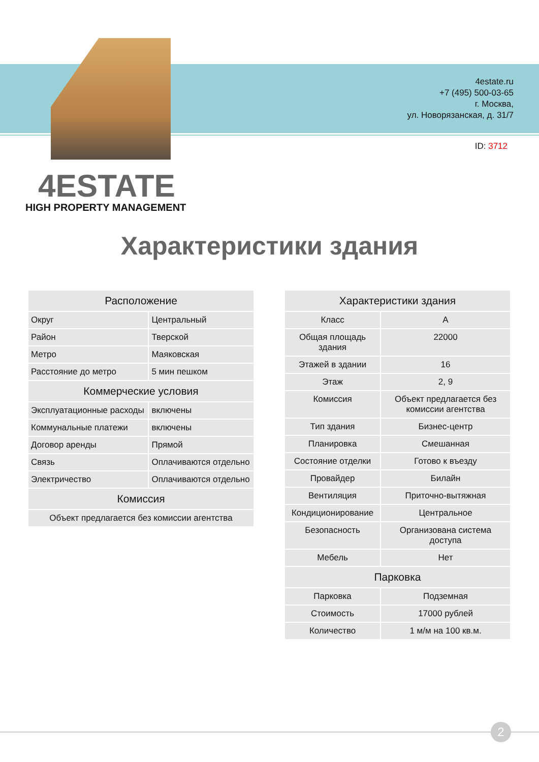4estate.ru
+7 (495) 500-03-65
г. Москва,
ул. Новорязанская, д. 31/7
ID: 3712
4ESTATE
HIGH PROPERTY MANAGEMENT
Характеристики здания
| Расположение | |
| --- | --- |
| Округ | Центральный |
| Район | Тверской |
| Метро | Маяковская |
| Расстояние до метро | 5 мин пешком |
| Коммерческие условия | |
| Эксплуатационные расходы | включены |
| Коммунальные платежи | включены |
| Договор аренды | Прямой |
| Связь | Оплачиваются отдельно |
| Электричество | Оплачиваются отдельно |
| Комиссия | |
| Объект предлагается без комиссии агентства | |
| Характеристики здания | |
| --- | --- |
| Класс | A |
| Общая площадь здания | 22000 |
| Этажей в здании | 16 |
| Этаж | 2, 9 |
| Комиссия | Объект предлагается без комиссии агентства |
| Тип здания | Бизнес-центр |
| Планировка | Смешанная |
| Состояние отделки | Готово к въезду |
| Провайдер | Билайн |
| Вентиляция | Приточно-вытяжная |
| Кондиционирование | Центральное |
| Безопасность | Организована система доступа |
| Мебель | Нет |
| Парковка | |
| Парковка | Подземная |
| Стоимость | 17000 рублей |
| Количество | 1 м/м на 100 кв.м. |
2